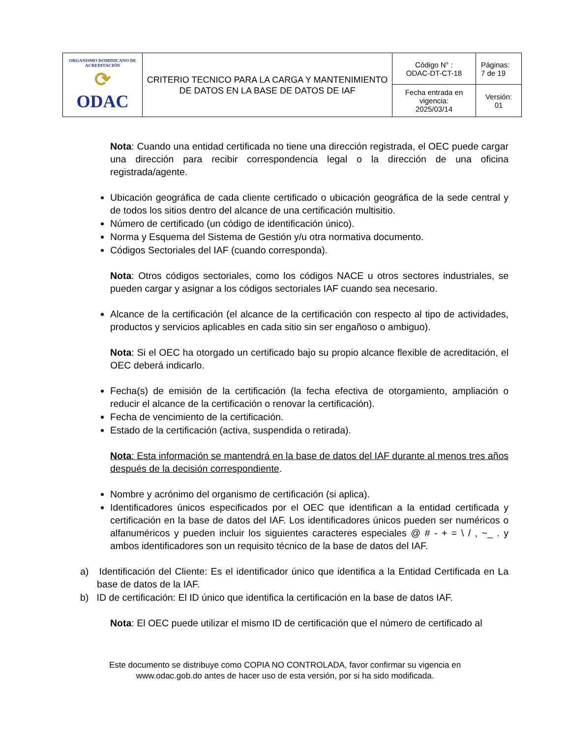| ORGANISMO DOMINICANO DE ACREDITACIÓN ⟳ ODAC | CRITERIO TECNICO PARA LA CARGA Y MANTENIMIENTO DE DATOS EN LA BASE DE DATOS DE IAF | Código N° : ODAC-DT-CT-18 | Páginas: 7 de 19 |
| | | Fecha entrada en vigencia: 2025/03/14 | Versión: 01 |
Nota: Cuando una entidad certificada no tiene una dirección registrada, el OEC puede cargar una dirección para recibir correspondencia legal o la dirección de una oficina registrada/agente.
Ubicación geográfica de cada cliente certificado o ubicación geográfica de la sede central y de todos los sitios dentro del alcance de una certificación multisitio.
Número de certificado (un código de identificación único).
Norma y Esquema del Sistema de Gestión y/u otra normativa documento.
Códigos Sectoriales del IAF (cuando corresponda).
Nota: Otros códigos sectoriales, como los códigos NACE u otros sectores industriales, se pueden cargar y asignar a los códigos sectoriales IAF cuando sea necesario.
Alcance de la certificación (el alcance de la certificación con respecto al tipo de actividades, productos y servicios aplicables en cada sitio sin ser engañoso o ambiguo).
Nota: Si el OEC ha otorgado un certificado bajo su propio alcance flexible de acreditación, el OEC deberá indicarlo.
Fecha(s) de emisión de la certificación (la fecha efectiva de otorgamiento, ampliación o reducir el alcance de la certificación o renovar la certificación).
Fecha de vencimiento de la certificación.
Estado de la certificación (activa, suspendida o retirada).
Nota: Esta información se mantendrá en la base de datos del IAF durante al menos tres años después de la decisión correspondiente.
Nombre y acrónimo del organismo de certificación (si aplica).
Identificadores únicos especificados por el OEC que identifican a la entidad certificada y certificación en la base de datos del IAF. Los identificadores únicos pueden ser numéricos o alfanuméricos y pueden incluir los siguientes caracteres especiales @ # - + = \ / , ~_ . y ambos identificadores son un requisito técnico de la base de datos del IAF.
a) Identificación del Cliente: Es el identificador único que identifica a la Entidad Certificada en La base de datos de la IAF.
b) ID de certificación: El ID único que identifica la certificación en la base de datos IAF.
Nota: El OEC puede utilizar el mismo ID de certificación que el número de certificado al
Este documento se distribuye como COPIA NO CONTROLADA, favor confirmar su vigencia en
www.odac.gob.do antes de hacer uso de esta versión, por si ha sido modificada.